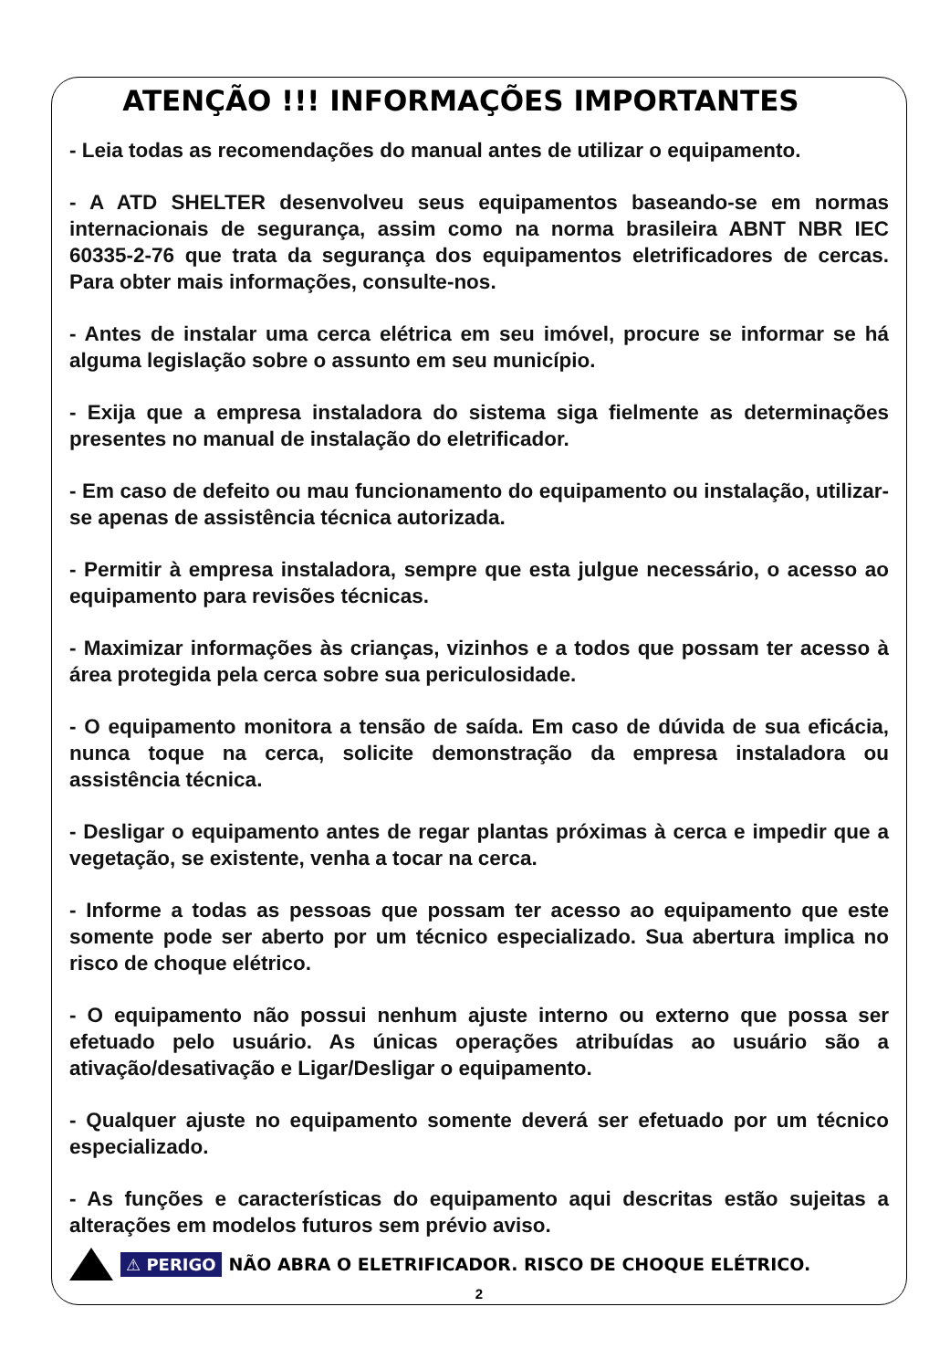ATENÇÃO !!! INFORMAÇÕES IMPORTANTES
- Leia todas as recomendações do manual antes de utilizar o equipamento.
- A ATD SHELTER desenvolveu seus equipamentos baseando-se em normas internacionais de segurança, assim como na norma brasileira ABNT NBR IEC 60335-2-76 que trata da segurança dos equipamentos eletrificadores de cercas. Para obter mais informações, consulte-nos.
- Antes de instalar uma cerca elétrica em seu imóvel, procure se informar se há alguma legislação sobre o assunto em seu município.
- Exija que a empresa instaladora do sistema siga fielmente as determinações presentes no manual de instalação do eletrificador.
- Em caso de defeito ou mau funcionamento do equipamento ou instalação, utilizar-se apenas de assistência técnica autorizada.
- Permitir à empresa instaladora, sempre que esta julgue necessário, o acesso ao equipamento para revisões técnicas.
- Maximizar informações às crianças, vizinhos e a todos que possam ter acesso à área protegida pela cerca sobre sua periculosidade.
- O equipamento monitora a tensão de saída. Em caso de dúvida de sua eficácia, nunca toque na cerca, solicite demonstração da empresa instaladora ou assistência técnica.
- Desligar o equipamento antes de regar plantas próximas à cerca e impedir que a vegetação, se existente, venha a tocar na cerca.
- Informe a todas as pessoas que possam ter acesso ao equipamento que este somente pode ser aberto por um técnico especializado. Sua abertura implica no risco de choque elétrico.
- O equipamento não possui nenhum ajuste interno ou externo que possa ser efetuado pelo usuário. As únicas operações atribuídas ao usuário são a ativação/desativação e Ligar/Desligar o equipamento.
- Qualquer ajuste no equipamento somente deverá ser efetuado por um técnico especializado.
- As funções e características do equipamento aqui descritas estão sujeitas a alterações em modelos futuros sem prévio aviso.
⚠ PERIGO NÃO ABRA O ELETRIFICADOR. RISCO DE CHOQUE ELÉTRICO.
2